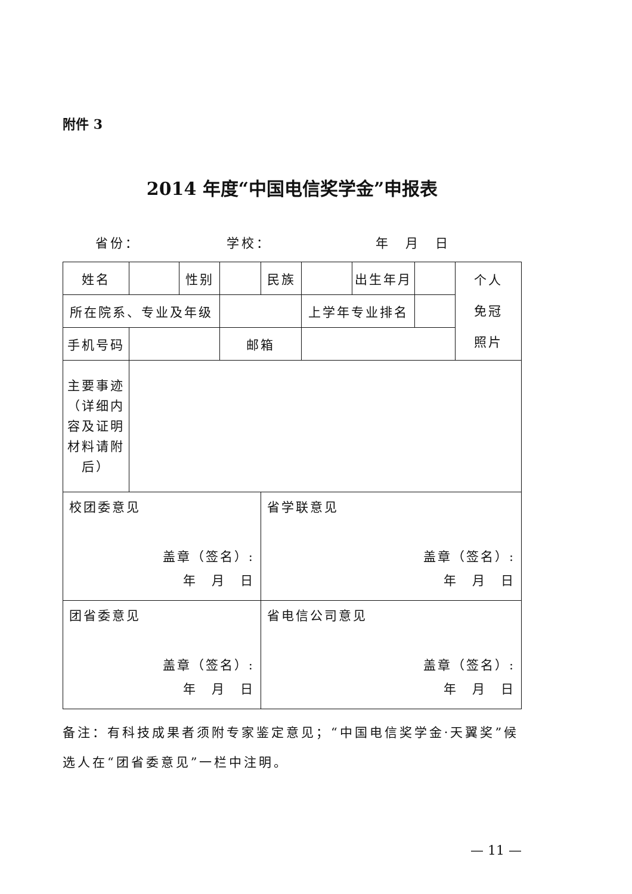附件 3
2014 年度“中国电信奖学金”申报表
省份： 学校： 年　月　日
| 姓名 | | 性别 | | 民族 | | 出生年月 | | 个人 免冠 照片 |
| 所在院系、专业及年级 | | | | | 上学年专业排名 | | | |
| 手机号码 | | | 邮箱 | | | | | |
| 主要事迹（详细内容及证明材料请附后） | | | | | | | | |
| 校团委意见 盖章（签名）: 年 月 日 | | | | 省学联意见 盖章（签名）: 年 月 日 | | | | |
| 团省委意见 盖章（签名）: 年 月 日 | | | | 省电信公司意见 盖章（签名）: 年 月 日 | | | | |
备注：有科技成果者须附专家鉴定意见；“中国电信奖学金·天翼奖”候选人在“团省委意见”一栏中注明。
— 11 —